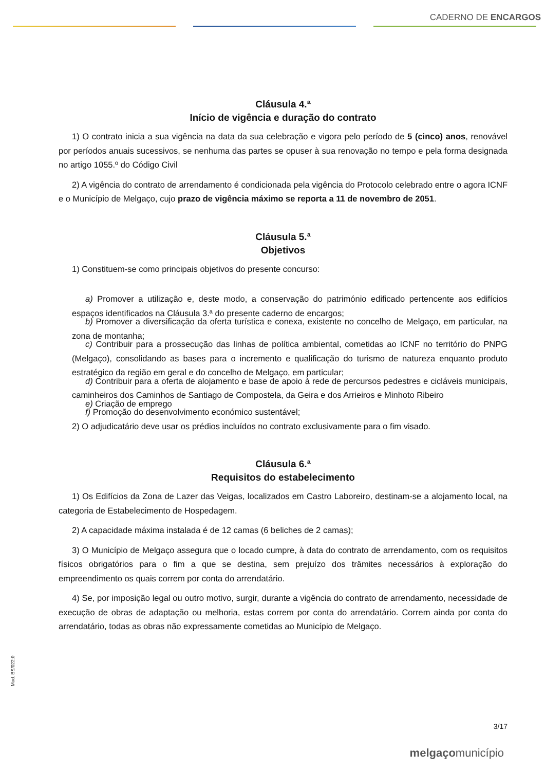CADERNO DE ENCARGOS
Cláusula 4.ª
Início de vigência e duração do contrato
1) O contrato inicia a sua vigência na data da sua celebração e vigora pelo período de 5 (cinco) anos, renovável por períodos anuais sucessivos, se nenhuma das partes se opuser à sua renovação no tempo e pela forma designada no artigo 1055.º do Código Civil
2) A vigência do contrato de arrendamento é condicionada pela vigência do Protocolo celebrado entre o agora ICNF e o Município de Melgaço, cujo prazo de vigência máximo se reporta a 11 de novembro de 2051.
Cláusula 5.ª
Objetivos
1) Constituem-se como principais objetivos do presente concurso:
a) Promover a utilização e, deste modo, a conservação do património edificado pertencente aos edifícios espaços identificados na Cláusula 3.ª do presente caderno de encargos;
b) Promover a diversificação da oferta turística e conexa, existente no concelho de Melgaço, em particular, na zona de montanha;
c) Contribuir para a prossecução das linhas de política ambiental, cometidas ao ICNF no território do PNPG (Melgaço), consolidando as bases para o incremento e qualificação do turismo de natureza enquanto produto estratégico da região em geral e do concelho de Melgaço, em particular;
d) Contribuir para a oferta de alojamento e base de apoio à rede de percursos pedestres e cicláveis municipais, caminheiros dos Caminhos de Santiago de Compostela, da Geira e dos Arrieiros e Minhoto Ribeiro
e) Criação de emprego
f) Promoção do desenvolvimento económico sustentável;
2) O adjudicatário deve usar os prédios incluídos no contrato exclusivamente para o fim visado.
Cláusula 6.ª
Requisitos do estabelecimento
1) Os Edifícios da Zona de Lazer das Veigas, localizados em Castro Laboreiro, destinam-se a alojamento local, na categoria de Estabelecimento de Hospedagem.
2) A capacidade máxima instalada é de 12 camas (6 beliches de 2 camas);
3) O Município de Melgaço assegura que o locado cumpre, à data do contrato de arrendamento, com os requisitos físicos obrigatórios para o fim a que se destina, sem prejuízo dos trâmites necessários à exploração do empreendimento os quais correm por conta do arrendatário.
4) Se, por imposição legal ou outro motivo, surgir, durante a vigência do contrato de arrendamento, necessidade de execução de obras de adaptação ou melhoria, estas correm por conta do arrendatário. Correm ainda por conta do arrendatário, todas as obras não expressamente cometidas ao Município de Melgaço.
Mod. BS/022.0
3/17
melgaçomunicípio